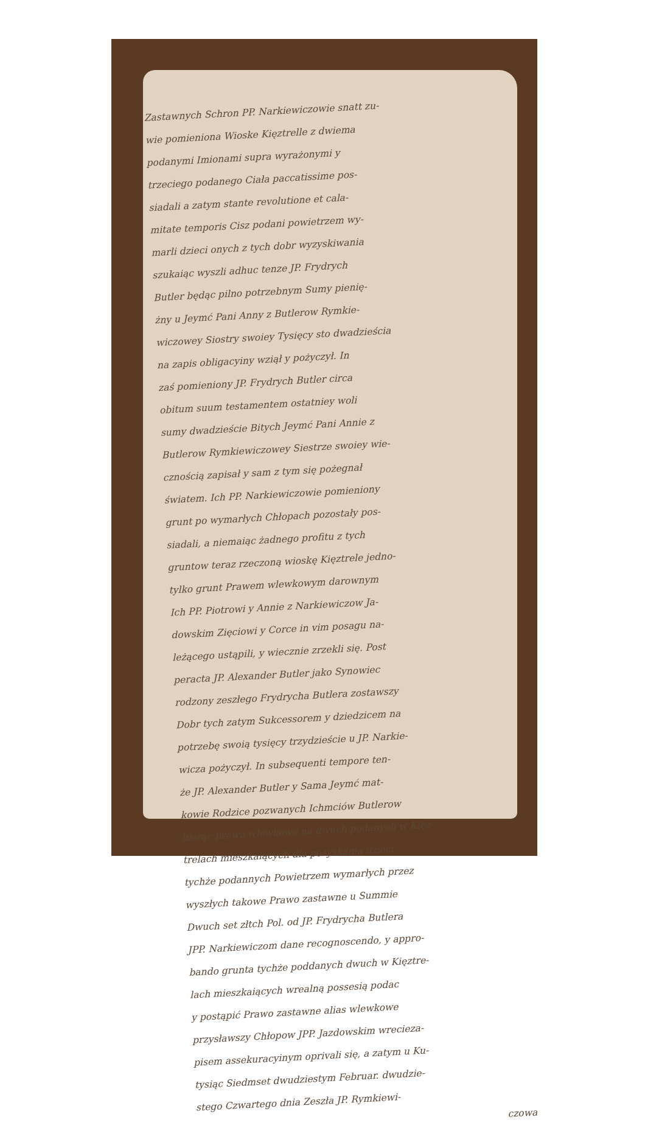Zastawnych Schron PP. Narkiewiczowie snatt zu-
wie pomieniona Wioske Kięztrelle z dwiema
podanymi Imionami supra wyrażonymi y
trzeciego podanego Ciała paccatissime pos-
siadali a zatym stante revolutione et cala-
mitate temporis Cisz podani powietrzem wy-
marli dzieci onych z tych dobr wyzyskiwania
szukaiąc wyszli adhuc tenze JP. Frydrych
Butler będąc pilno potrzebnym Sumy pienię-
żny u Jeymć Pani Anny z Butlerow Rymkie-
wiczowey Siostry swoiey Tysięcy sto dwadzieścia
na zapis obligacyiny wziął y pożyczył. In
zaś pomieniony JP. Frydrych Butler circa
obitum suum testamentem ostatniey woli
sumy dwadzieście Bitych Jeymć Pani Annie z
Butlerow Rymkiewiczowey Siestrze swoiey wie-
cznością zapisał y sam z tym się pożegnał
światem. Ich PP. Narkiewiczowie pomieniony
grunt po wymarłych Chłopach pozostały pos-
siadali, a niemaiąc żadnego profitu z tych
gruntow teraz rzeczoną wioskę Kięztrele jedno-
tylko grunt Prawem wlewkowym darownym
Ich PP. Piotrowi y Annie z Narkiewiczow Ja-
dowskim Zięciowi y Corce in vim posagu na-
leżącego ustąpili, y wiecznie zrzekli się. Post
peracta JP. Alexander Butler jako Synowiec
rodzony zeszłego Frydrycha Butlera zostawszy
Dobr tych zatym Sukcessorem y dziedzicem na
potrzebę swoią tysięcy trzydzieście u JP. Narkie-
wicza pożyczył. In subsequenti tempore ten-
że JP. Alexander Butler y Sama Jeymć mat-
kowie Rodzice pozwanych Ichmciów Butlerow
biorąc prawo wlewkowe na dwuch podanych w Kięz-
trelach mieszkaiących dla pozyskania dzieci
tychże podannych Powietrzem wymarłych przez
wyszłych takowe Prawo zastawne u Summie
Dwuch set złtch Pol. od JP. Frydrycha Butlera
JPP. Narkiewiczom dane recognoscendo, y appro-
bando grunta tychże poddanych dwuch w Kięztre-
lach mieszkaiących wrealną possesią podac
y postąpić Prawo zastawne alias wlewkowe
przysławszy Chłopow JPP. Jazdowskim wrecieza-
pisem assekuracyinym oprivali się, a zatym u Ku-
tysiąc Siedmset dwudziestym Februar. dwudzie-
stego Czwartego dnia Zeszła JP. Rymkiewi-
czowa